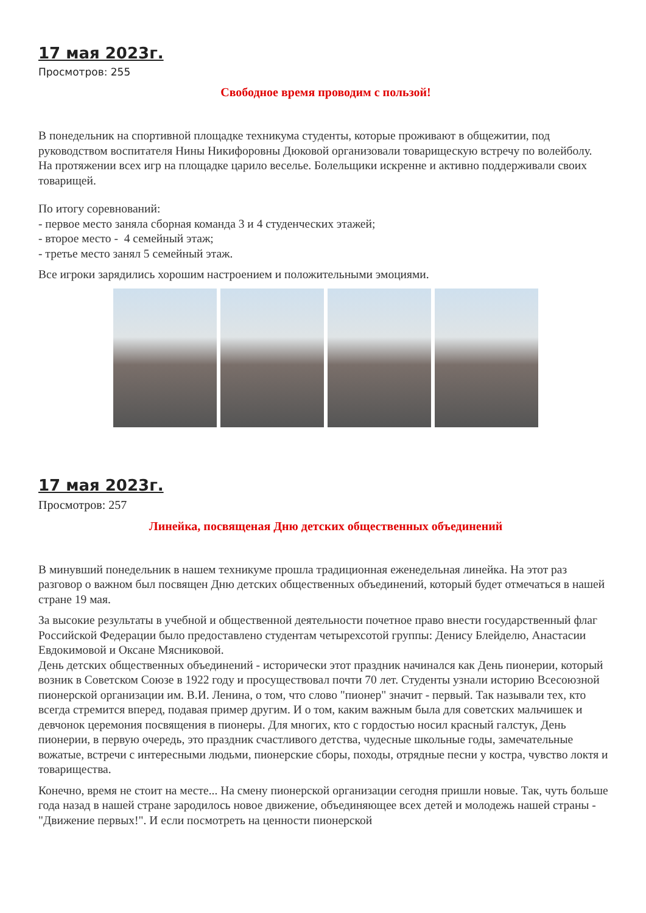17 мая 2023г.
Просмотров: 255
Свободное время проводим с пользой!
В понедельник на спортивной площадке техникума студенты, которые проживают в общежитии, под руководством воспитателя Нины Никифоровны Дюковой организовали товарищескую встречу по волейболу.
На протяжении всех игр на площадке царило веселье. Болельщики искренне и активно поддерживали своих товарищей.
По итогу соревнований:
- первое место заняла сборная команда 3 и 4 студенческих этажей;
- второе место - 4 семейный этаж;
- третье место занял 5 семейный этаж.
Все игроки зарядились хорошим настроением и положительными эмоциями.
17 мая 2023г.
Просмотров: 257
Линейка, посвященая Дню детских общественных объединений
В минувший понедельник в нашем техникуме прошла традиционная еженедельная линейка. На этот раз разговор о важном был посвящен Дню детских общественных объединений, который будет отмечаться в нашей стране 19 мая.
За высокие результаты в учебной и общественной деятельности почетное право внести государственный флаг Российской Федерации было предоставлено студентам четырехсотой группы: Денису Блейделю, Анастасии Евдокимовой и Оксане Мясниковой.
День детских общественных объединений - исторически этот праздник начинался как День пионерии, который возник в Советском Союзе в 1922 году и просуществовал почти 70 лет. Студенты узнали историю Всесоюзной пионерской организации им. В.И. Ленина, о том, что слово "пионер" значит - первый. Так называли тех, кто всегда стремится вперед, подавая пример другим. И о том, каким важным была для советских мальчишек и девчонок церемония посвящения в пионеры. Для многих, кто с гордостью носил красный галстук, День пионерии, в первую очередь, это праздник счастливого детства, чудесные школьные годы, замечательные вожатые, встречи с интересными людьми, пионерские сборы, походы, отрядные песни у костра, чувство локтя и товарищества.
Конечно, время не стоит на месте... На смену пионерской организации сегодня пришли новые. Так, чуть больше года назад в нашей стране зародилось новое движение, объединяющее всех детей и молодежь нашей страны - "Движение первых!". И если посмотреть на ценности пионерской